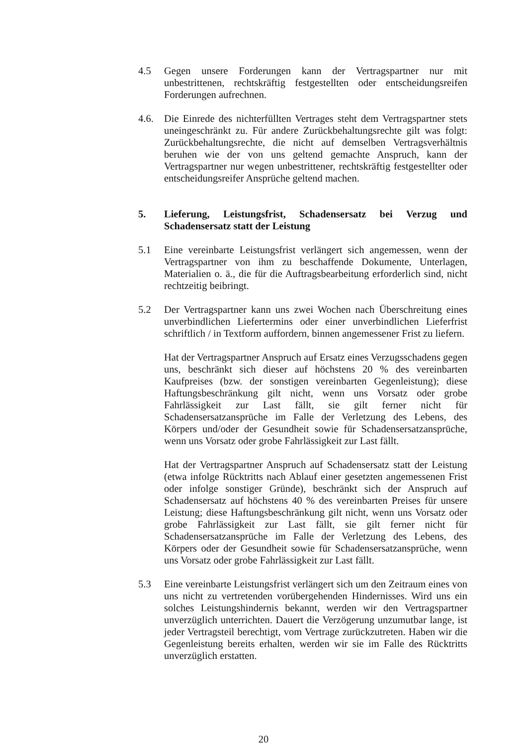4.5 Gegen unsere Forderungen kann der Vertragspartner nur mit unbestrittenen, rechtskräftig festgestellten oder entscheidungsreifen Forderungen aufrechnen.
4.6. Die Einrede des nichterfüllten Vertrages steht dem Vertragspartner stets uneingeschränkt zu. Für andere Zurückbehaltungsrechte gilt was folgt: Zurückbehaltungsrechte, die nicht auf demselben Vertragsverhältnis beruhen wie der von uns geltend gemachte Anspruch, kann der Vertragspartner nur wegen unbestrittener, rechtskräftig festgestellter oder entscheidungsreifer Ansprüche geltend machen.
5. Lieferung, Leistungsfrist, Schadensersatz bei Verzug und Schadensersatz statt der Leistung
5.1 Eine vereinbarte Leistungsfrist verlängert sich angemessen, wenn der Vertragspartner von ihm zu beschaffende Dokumente, Unterlagen, Materialien o. ä., die für die Auftragsbearbeitung erforderlich sind, nicht rechtzeitig beibringt.
5.2 Der Vertragspartner kann uns zwei Wochen nach Überschreitung eines unverbindlichen Liefertermins oder einer unverbindlichen Lieferfrist schriftlich / in Textform auffordern, binnen angemessener Frist zu liefern.
Hat der Vertragspartner Anspruch auf Ersatz eines Verzugsschadens gegen uns, beschränkt sich dieser auf höchstens 20 % des vereinbarten Kaufpreises (bzw. der sonstigen vereinbarten Gegenleistung); diese Haftungsbeschränkung gilt nicht, wenn uns Vorsatz oder grobe Fahrlässigkeit zur Last fällt, sie gilt ferner nicht für Schadensersatzansprüche im Falle der Verletzung des Lebens, des Körpers und/oder der Gesundheit sowie für Schadensersatzansprüche, wenn uns Vorsatz oder grobe Fahrlässigkeit zur Last fällt.
Hat der Vertragspartner Anspruch auf Schadensersatz statt der Leistung (etwa infolge Rücktritts nach Ablauf einer gesetzten angemessenen Frist oder infolge sonstiger Gründe), beschränkt sich der Anspruch auf Schadensersatz auf höchstens 40 % des vereinbarten Preises für unsere Leistung; diese Haftungsbeschränkung gilt nicht, wenn uns Vorsatz oder grobe Fahrlässigkeit zur Last fällt, sie gilt ferner nicht für Schadensersatzansprüche im Falle der Verletzung des Lebens, des Körpers oder der Gesundheit sowie für Schadensersatzansprüche, wenn uns Vorsatz oder grobe Fahrlässigkeit zur Last fällt.
5.3 Eine vereinbarte Leistungsfrist verlängert sich um den Zeitraum eines von uns nicht zu vertretenden vorübergehenden Hindernisses. Wird uns ein solches Leistungshindernis bekannt, werden wir den Vertragspartner unverzüglich unterrichten. Dauert die Verzögerung unzumutbar lange, ist jeder Vertragsteil berechtigt, vom Vertrage zurückzutreten. Haben wir die Gegenleistung bereits erhalten, werden wir sie im Falle des Rücktritts unverzüglich erstatten.
20